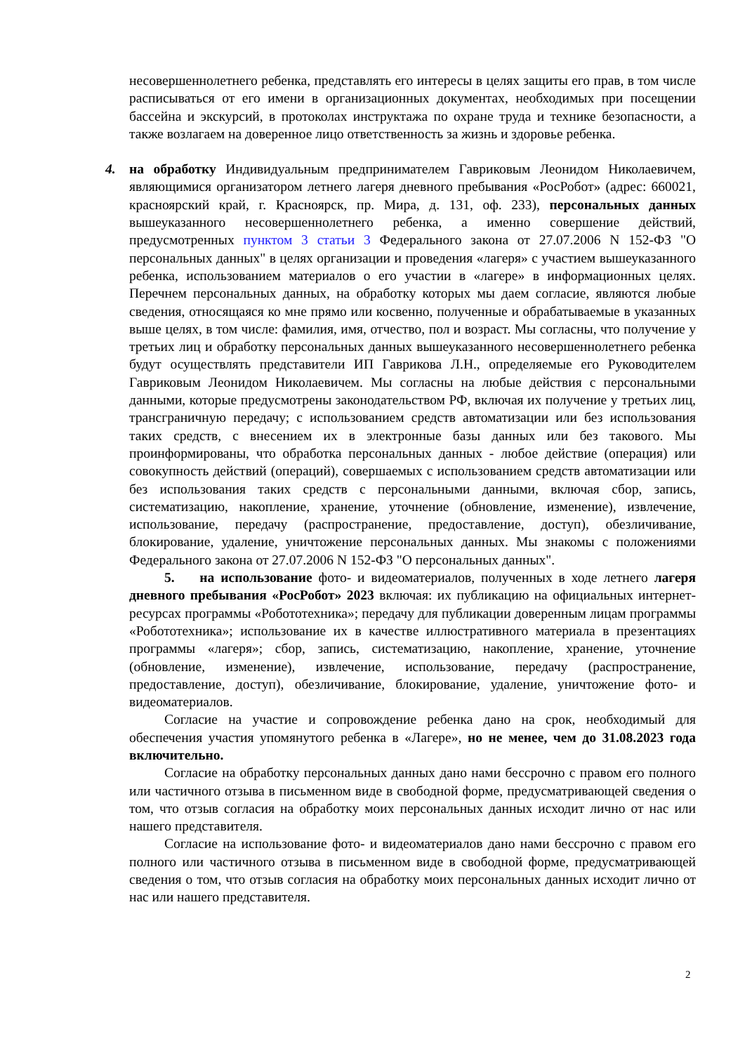несовершеннолетнего ребенка, представлять его интересы в целях защиты его прав, в том числе расписываться от его имени в организационных документах, необходимых при посещении бассейна и экскурсий, в протоколах инструктажа по охране труда и технике безопасности, а также возлагаем на доверенное лицо ответственность за жизнь и здоровье ребенка.
4. на обработку Индивидуальным предпринимателем Гавриковым Леонидом Николаевичем, являющимися организатором летнего лагеря дневного пребывания «РосРобот» (адрес: 660021, красноярский край, г. Красноярск, пр. Мира, д. 131, оф. 233), персональных данных вышеуказанного несовершеннолетнего ребенка, а именно совершение действий, предусмотренных пунктом 3 статьи 3 Федерального закона от 27.07.2006 N 152-ФЗ "О персональных данных" в целях организации и проведения «лагеря» с участием вышеуказанного ребенка, использованием материалов о его участии в «лагере» в информационных целях. Перечнем персональных данных, на обработку которых мы даем согласие, являются любые сведения, относящаяся ко мне прямо или косвенно, полученные и обрабатываемые в указанных выше целях, в том числе: фамилия, имя, отчество, пол и возраст. Мы согласны, что получение у третьих лиц и обработку персональных данных вышеуказанного несовершеннолетнего ребенка будут осуществлять представители ИП Гаврикова Л.Н., определяемые его Руководителем Гавриковым Леонидом Николаевичем. Мы согласны на любые действия с персональными данными, которые предусмотрены законодательством РФ, включая их получение у третьих лиц, трансграничную передачу; с использованием средств автоматизации или без использования таких средств, с внесением их в электронные базы данных или без такового. Мы проинформированы, что обработка персональных данных - любое действие (операция) или совокупность действий (операций), совершаемых с использованием средств автоматизации или без использования таких средств с персональными данными, включая сбор, запись, систематизацию, накопление, хранение, уточнение (обновление, изменение), извлечение, использование, передачу (распространение, предоставление, доступ), обезличивание, блокирование, удаление, уничтожение персональных данных. Мы знакомы с положениями Федерального закона от 27.07.2006 N 152-ФЗ "О персональных данных".
5. на использование фото- и видеоматериалов, полученных в ходе летнего лагеря дневного пребывания «РосРобот» 2023 включая: их публикацию на официальных интернет-ресурсах программы «Робототехника»; передачу для публикации доверенным лицам программы «Робототехника»; использование их в качестве иллюстративного материала в презентациях программы «лагеря»; сбор, запись, систематизацию, накопление, хранение, уточнение (обновление, изменение), извлечение, использование, передачу (распространение, предоставление, доступ), обезличивание, блокирование, удаление, уничтожение фото- и видеоматериалов.
Согласие на участие и сопровождение ребенка дано на срок, необходимый для обеспечения участия упомянутого ребенка в «Лагере», но не менее, чем до 31.08.2023 года включительно.
Согласие на обработку персональных данных дано нами бессрочно с правом его полного или частичного отзыва в письменном виде в свободной форме, предусматривающей сведения о том, что отзыв согласия на обработку моих персональных данных исходит лично от нас или нашего представителя.
Согласие на использование фото- и видеоматериалов дано нами бессрочно с правом его полного или частичного отзыва в письменном виде в свободной форме, предусматривающей сведения о том, что отзыв согласия на обработку моих персональных данных исходит лично от нас или нашего представителя.
2